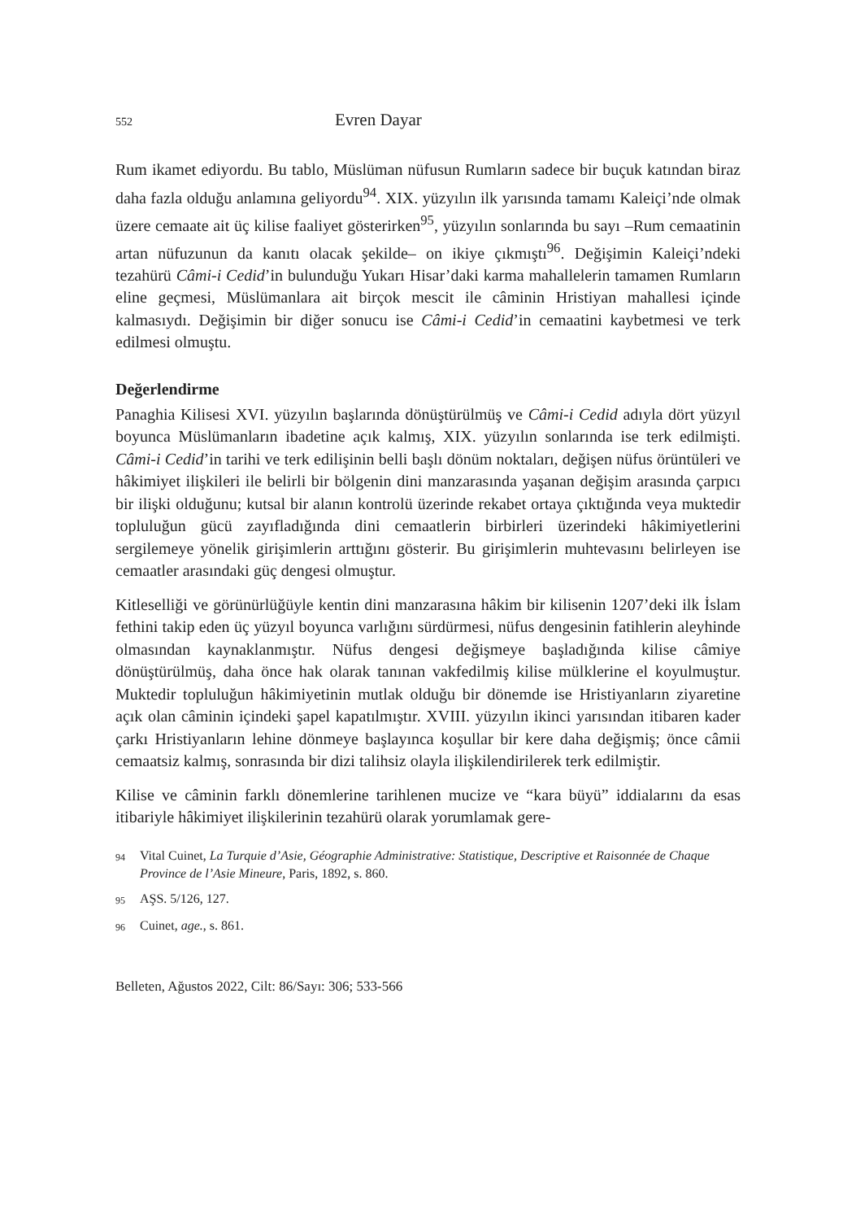552 Evren Dayar
Rum ikamet ediyordu. Bu tablo, Müslüman nüfusun Rumların sadece bir buçuk katından biraz daha fazla olduğu anlamına geliyordu<sup>94</sup>. XIX. yüzyılın ilk yarısında tamamı Kaleiçi’nde olmak üzere cemaate ait üç kilise faaliyet gösterirken<sup>95</sup>, yüzyılın sonlarında bu sayı –Rum cemaatinin artan nüfuzunun da kanıtı olacak şekilde– on ikiye çıkmıştı<sup>96</sup>. Değişimin Kaleiçi’ndeki tezahürü Câmi-i Cedid’in bulunduğu Yukarı Hisar’daki karma mahallelerin tamamen Rumların eline geçmesi, Müslümanlara ait birçok mescit ile câminin Hristiyan mahallesi içinde kalmasıydı. Değişimin bir diğer sonucu ise Câmi-i Cedid’in cemaatini kaybetmesi ve terk edilmesi olmuştu.
Değerlendirme
Panaghia Kilisesi XVI. yüzyılın başlarında dönüştürülmüş ve Câmi-i Cedid adıyla dört yüzyıl boyunca Müslümanların ibadetine açık kalmış, XIX. yüzyılın sonlarında ise terk edilmişti. Câmi-i Cedid’in tarihi ve terk edilişinin belli başlı dönüm noktaları, değişen nüfus örüntüleri ve hâkimiyet ilişkileri ile belirli bir bölgenin dini manzarasında yaşanan değişim arasında çarpıcı bir ilişki olduğunu; kutsal bir alanın kontrolü üzerinde rekabet ortaya çıktığında veya muktedir topluluğun gücü zayıfladığında dini cemaatlerin birbirleri üzerindeki hâkimiyetlerini sergilemeye yönelik girişimlerin arttığını gösterir. Bu girişimlerin muhtevasını belirleyen ise cemaatler arasındaki güç dengesi olmuştur.
Kitleselliği ve görünürlüğüyle kentin dini manzarasına hâkim bir kilisenin 1207’deki ilk İslam fethini takip eden üç yüzyıl boyunca varlığını sürdürmesi, nüfus dengesinin fatihlerin aleyhinde olmasından kaynaklanmıştır. Nüfus dengesi değişmeye başladığında kilise câmiye dönüştürülmüş, daha önce hak olarak tanınan vakfedilmiş kilise mülklerine el koyulmuştur. Muktedir topluluğun hâkimiyetinin mutlak olduğu bir dönemde ise Hristiyanların ziyaretine açık olan câminin içindeki şapel kapatılmıştır. XVIII. yüzyılın ikinci yarısından itibaren kader çarkı Hristiyanların lehine dönmeye başlayınca koşullar bir kere daha değişmiş; önce câmii cemaatsiz kalmış, sonrasında bir dizi talihsiz olayla ilişkilendirilerek terk edilmiştir.
Kilise ve câminin farklı dönemlerine tarihlenen mucize ve “kara büyü” iddialarını da esas itibariyle hâkimiyet ilişkilerinin tezahürü olarak yorumlamak gere-
94 Vital Cuinet, La Turquie d’Asie, Géographie Administrative: Statistique, Descriptive et Raisonnée de Chaque Province de l’Asie Mineure, Paris, 1892, s. 860.
95 AŞS. 5/126, 127.
96 Cuinet, age., s. 861.
Belleten, Ağustos 2022, Cilt: 86/Sayı: 306; 533-566